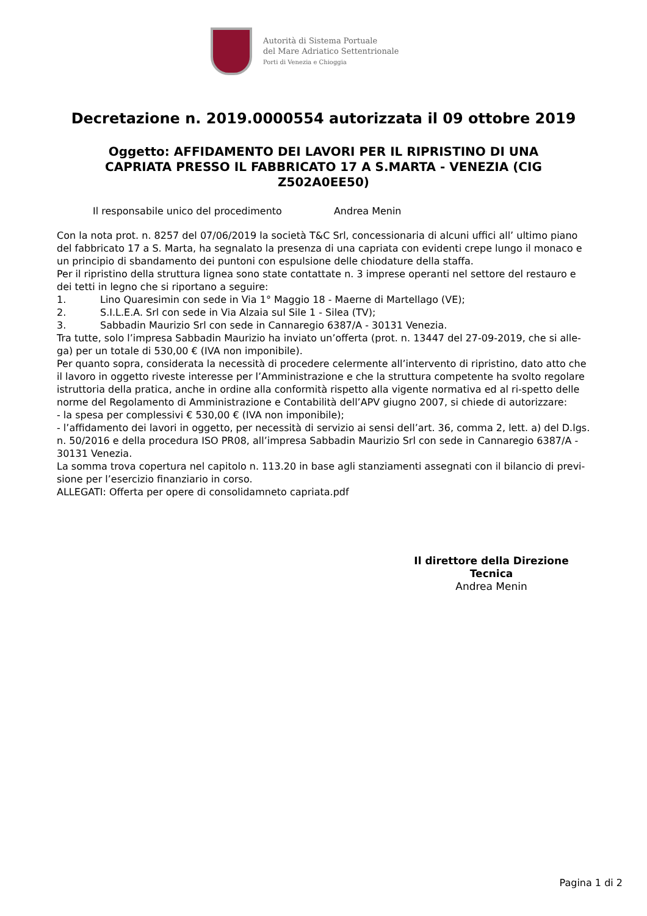Autorità di Sistema Portuale
del Mare Adriatico Settentrionale
Porti di Venezia e Chioggia
Decretazione n. 2019.0000554 autorizzata il 09 ottobre 2019
Oggetto: AFFIDAMENTO DEI LAVORI PER IL RIPRISTINO DI UNA CAPRIATA PRESSO IL FABBRICATO 17 A S.MARTA - VENEZIA (CIG Z502A0EE50)
Il responsabile unico del procedimento Andrea Menin
Con la nota prot. n. 8257 del 07/06/2019 la società T&C Srl, concessionaria di alcuni uffici all’ ultimo piano del fabbricato 17 a S. Marta, ha segnalato la presenza di una capriata con evidenti crepe lungo il monaco e un principio di sbandamento dei puntoni con espulsione delle chiodature della staffa.
Per il ripristino della struttura lignea sono state contattate n. 3 imprese operanti nel settore del restauro e dei tetti in legno che si riportano a seguire:
1. Lino Quaresimin con sede in Via 1° Maggio 18 - Maerne di Martellago (VE);
2. S.I.L.E.A. Srl con sede in Via Alzaia sul Sile 1 - Silea (TV);
3. Sabbadin Maurizio Srl con sede in Cannaregio 6387/A - 30131 Venezia.
Tra tutte, solo l’impresa Sabbadin Maurizio ha inviato un’offerta (prot. n. 13447 del 27-09-2019, che si alle-ga) per un totale di 530,00 € (IVA non imponibile).
Per quanto sopra, considerata la necessità di procedere celermente all’intervento di ripristino, dato atto che il lavoro in oggetto riveste interesse per l’Amministrazione e che la struttura competente ha svolto regolare istruttoria della pratica, anche in ordine alla conformità rispetto alla vigente normativa ed al ri-spetto delle norme del Regolamento di Amministrazione e Contabilità dell’APV giugno 2007, si chiede di autorizzare:
- la spesa per complessivi € 530,00 € (IVA non imponibile);
- l’affidamento dei lavori in oggetto, per necessità di servizio ai sensi dell’art. 36, comma 2, lett. a) del D.lgs. n. 50/2016 e della procedura ISO PR08, all’impresa Sabbadin Maurizio Srl con sede in Cannaregio 6387/A - 30131 Venezia.
La somma trova copertura nel capitolo n. 113.20 in base agli stanziamenti assegnati con il bilancio di previ-sione per l’esercizio finanziario in corso.
ALLEGATI: Offerta per opere di consolidamneto capriata.pdf
Il direttore della Direzione Tecnica
Andrea Menin
Pagina 1 di 2